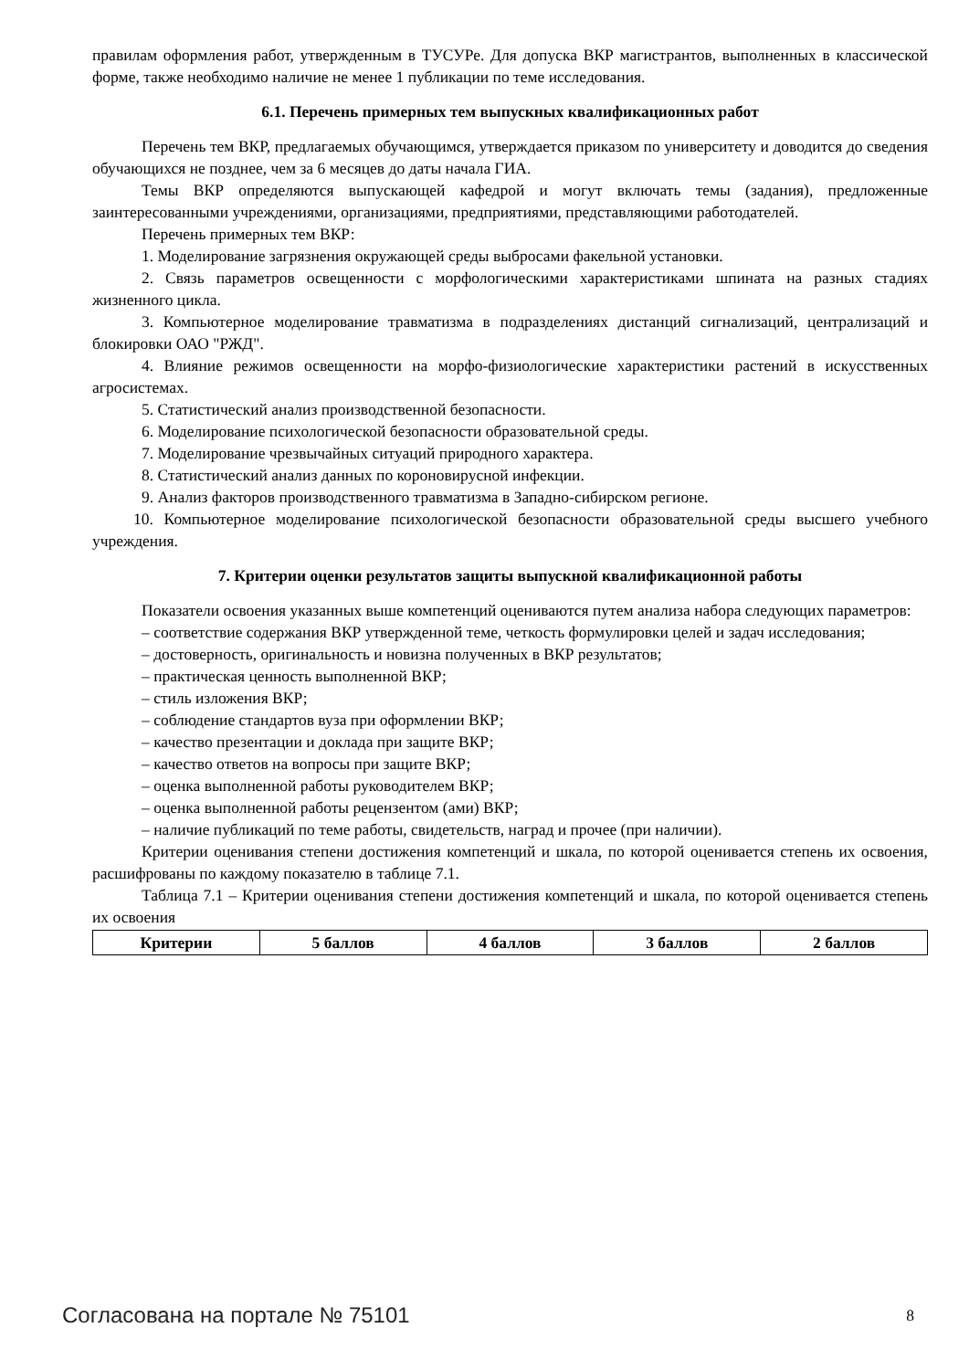правилам оформления работ, утвержденным в ТУСУРе. Для допуска ВКР магистрантов, выполненных в классической форме, также необходимо наличие не менее 1 публикации по теме исследования.
6.1. Перечень примерных тем выпускных квалификационных работ
Перечень тем ВКР, предлагаемых обучающимся, утверждается приказом по университету и доводится до сведения обучающихся не позднее, чем за 6 месяцев до даты начала ГИА.
Темы ВКР определяются выпускающей кафедрой и могут включать темы (задания), предложенные заинтересованными учреждениями, организациями, предприятиями, представляющими работодателей.
Перечень примерных тем ВКР:
1. Моделирование загрязнения окружающей среды выбросами факельной установки.
2. Связь параметров освещенности с морфологическими характеристиками шпината на разных стадиях жизненного цикла.
3. Компьютерное моделирование травматизма в подразделениях дистанций сигнализаций, централизаций и блокировки ОАО "РЖД".
4. Влияние режимов освещенности на морфо-физиологические характеристики растений в искусственных агросистемах.
5. Статистический анализ производственной безопасности.
6. Моделирование психологической безопасности образовательной среды.
7. Моделирование чрезвычайных ситуаций природного характера.
8. Статистический анализ данных по короновирусной инфекции.
9. Анализ факторов производственного травматизма в Западно-сибирском регионе.
10. Компьютерное моделирование психологической безопасности образовательной среды высшего учебного учреждения.
7. Критерии оценки результатов защиты выпускной квалификационной работы
Показатели освоения указанных выше компетенций оцениваются путем анализа набора следующих параметров:
– соответствие содержания ВКР утвержденной теме, четкость формулировки целей и задач исследования;
– достоверность, оригинальность и новизна полученных в ВКР результатов;
– практическая ценность выполненной ВКР;
– стиль изложения ВКР;
– соблюдение стандартов вуза при оформлении ВКР;
– качество презентации и доклада при защите ВКР;
– качество ответов на вопросы при защите ВКР;
– оценка выполненной работы руководителем ВКР;
– оценка выполненной работы рецензентом (ами) ВКР;
– наличие публикаций по теме работы, свидетельств, наград и прочее (при наличии).
Критерии оценивания степени достижения компетенций и шкала, по которой оценивается степень их освоения, расшифрованы по каждому показателю в таблице 7.1.
Таблица 7.1 – Критерии оценивания степени достижения компетенций и шкала, по которой оценивается степень их освоения
| Критерии | 5 баллов | 4 баллов | 3 баллов | 2 баллов |
| --- | --- | --- | --- | --- |
Согласована на портале № 75101 8